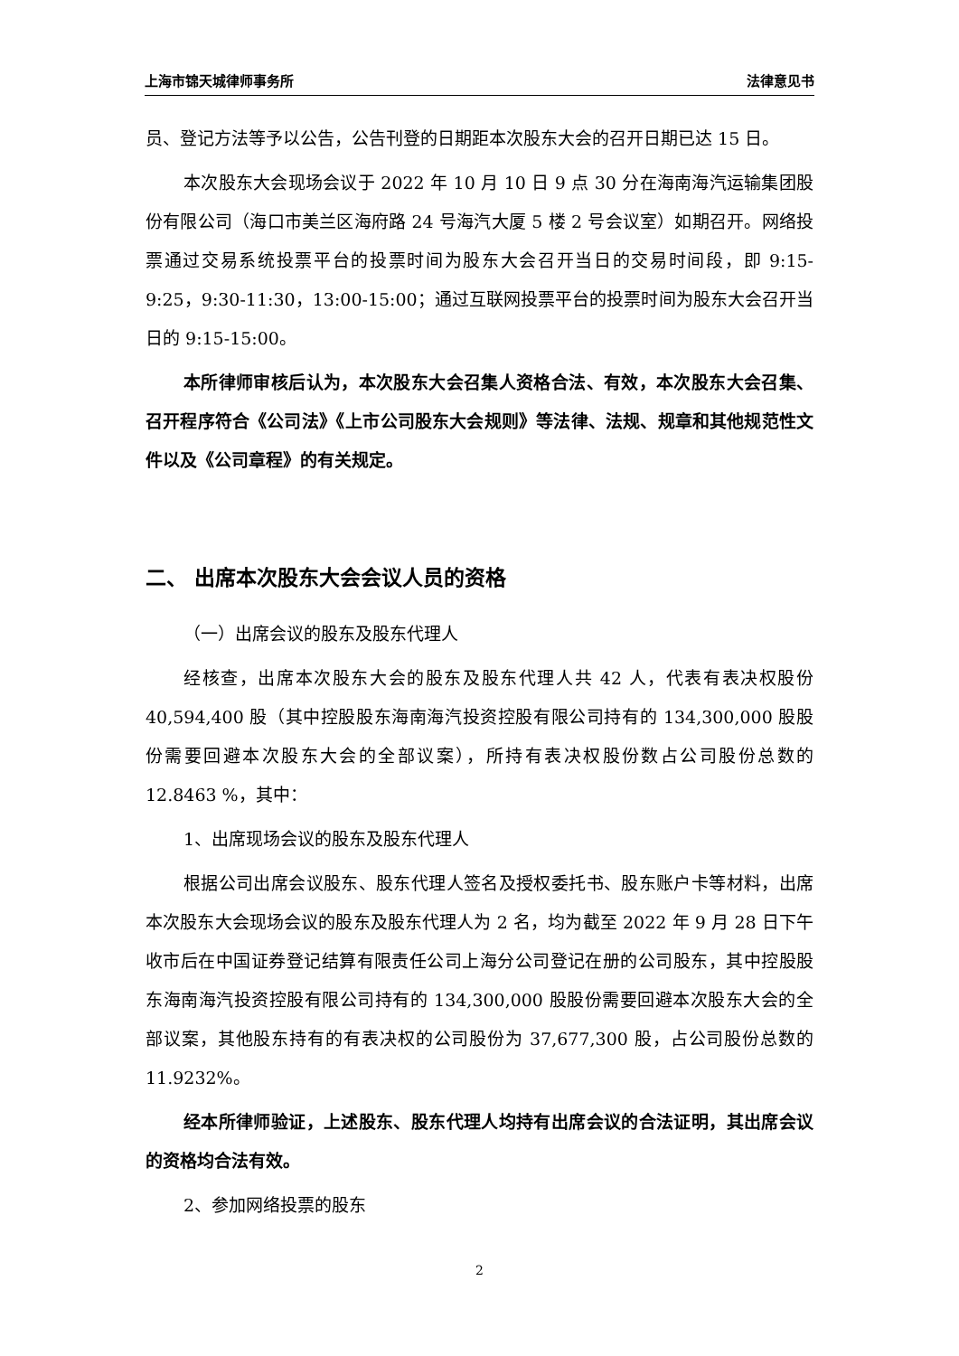上海市锦天城律师事务所 法律意见书
员、登记方法等予以公告，公告刊登的日期距本次股东大会的召开日期已达 15 日。
本次股东大会现场会议于 2022 年 10 月 10 日 9 点 30 分在海南海汽运输集团股份有限公司（海口市美兰区海府路 24 号海汽大厦 5 楼 2 号会议室）如期召开。网络投票通过交易系统投票平台的投票时间为股东大会召开当日的交易时间段，即 9:15-9:25，9:30-11:30，13:00-15:00；通过互联网投票平台的投票时间为股东大会召开当日的 9:15-15:00。
本所律师审核后认为，本次股东大会召集人资格合法、有效，本次股东大会召集、召开程序符合《公司法》《上市公司股东大会规则》等法律、法规、规章和其他规范性文件以及《公司章程》的有关规定。
二、 出席本次股东大会会议人员的资格
（一）出席会议的股东及股东代理人
经核查，出席本次股东大会的股东及股东代理人共 42 人，代表有表决权股份 40,594,400 股（其中控股股东海南海汽投资控股有限公司持有的 134,300,000 股股份需要回避本次股东大会的全部议案），所持有表决权股份数占公司股份总数的 12.8463 %，其中：
1、出席现场会议的股东及股东代理人
根据公司出席会议股东、股东代理人签名及授权委托书、股东账户卡等材料，出席本次股东大会现场会议的股东及股东代理人为 2 名，均为截至 2022 年 9 月 28 日下午收市后在中国证券登记结算有限责任公司上海分公司登记在册的公司股东，其中控股股东海南海汽投资控股有限公司持有的 134,300,000 股股份需要回避本次股东大会的全部议案，其他股东持有的有表决权的公司股份为 37,677,300 股，占公司股份总数的 11.9232%。
经本所律师验证，上述股东、股东代理人均持有出席会议的合法证明，其出席会议的资格均合法有效。
2、参加网络投票的股东
2